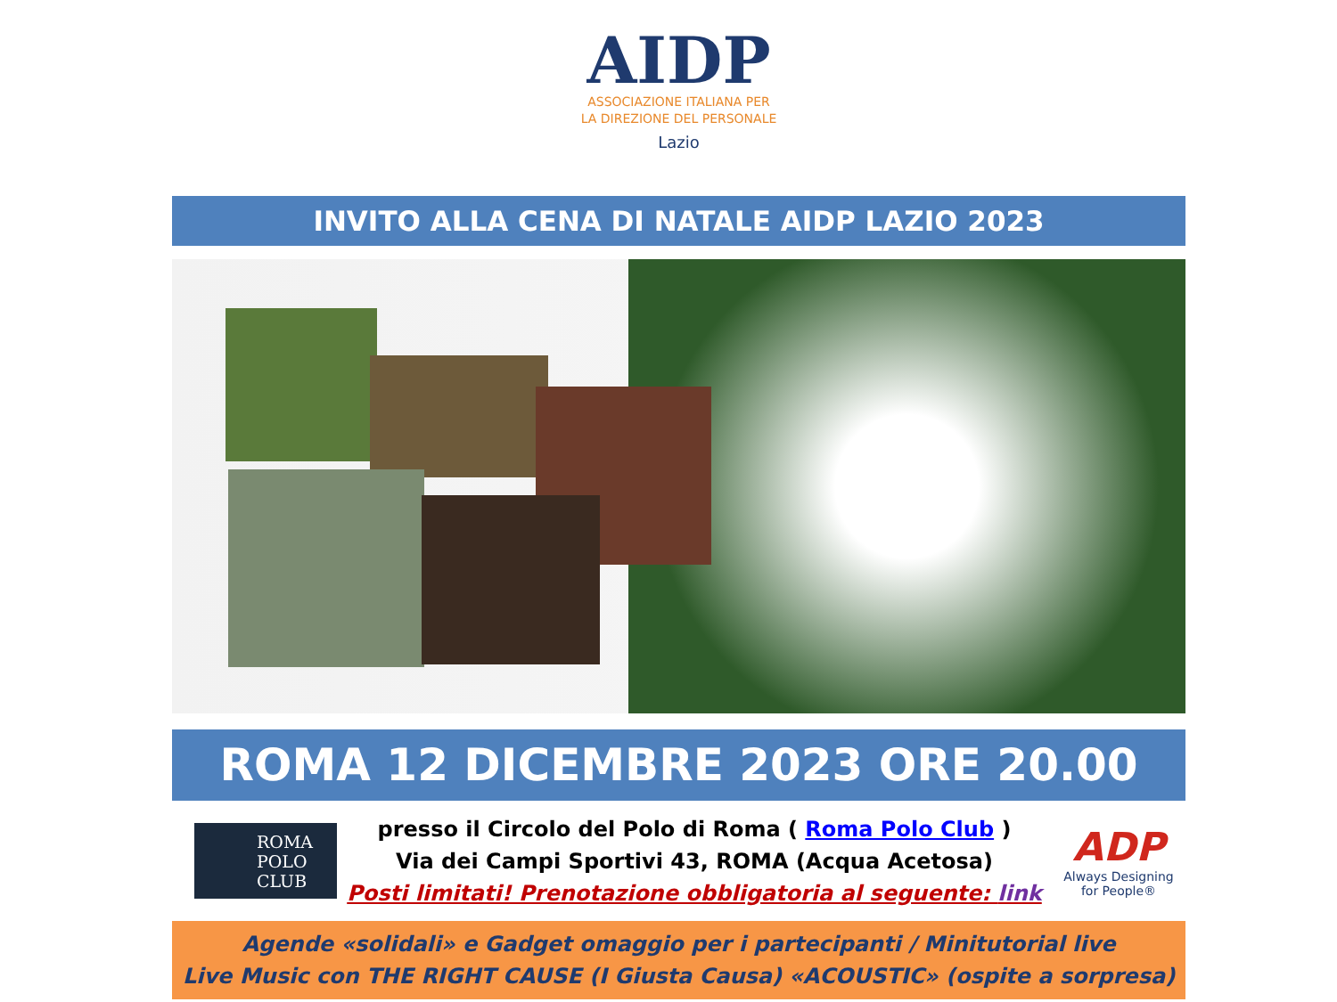AIDP
ASSOCIAZIONE ITALIANA PER
LA DIREZIONE DEL PERSONALE
Lazio
INVITO ALLA CENA DI NATALE AIDP LAZIO 2023
ROMA 12 DICEMBRE 2023 ORE 20.00
ROMA
POLO
CLUB
presso il Circolo del Polo di Roma ( Roma Polo Club )
Via dei Campi Sportivi 43, ROMA (Acqua Acetosa)
Posti limitati! Prenotazione obbligatoria al seguente: link
ADP
Always Designing
for People®
Agende «solidali» e Gadget omaggio per i partecipanti / Minitutorial live
Live Music con THE RIGHT CAUSE (I Giusta Causa) «ACOUSTIC» (ospite a sorpresa)